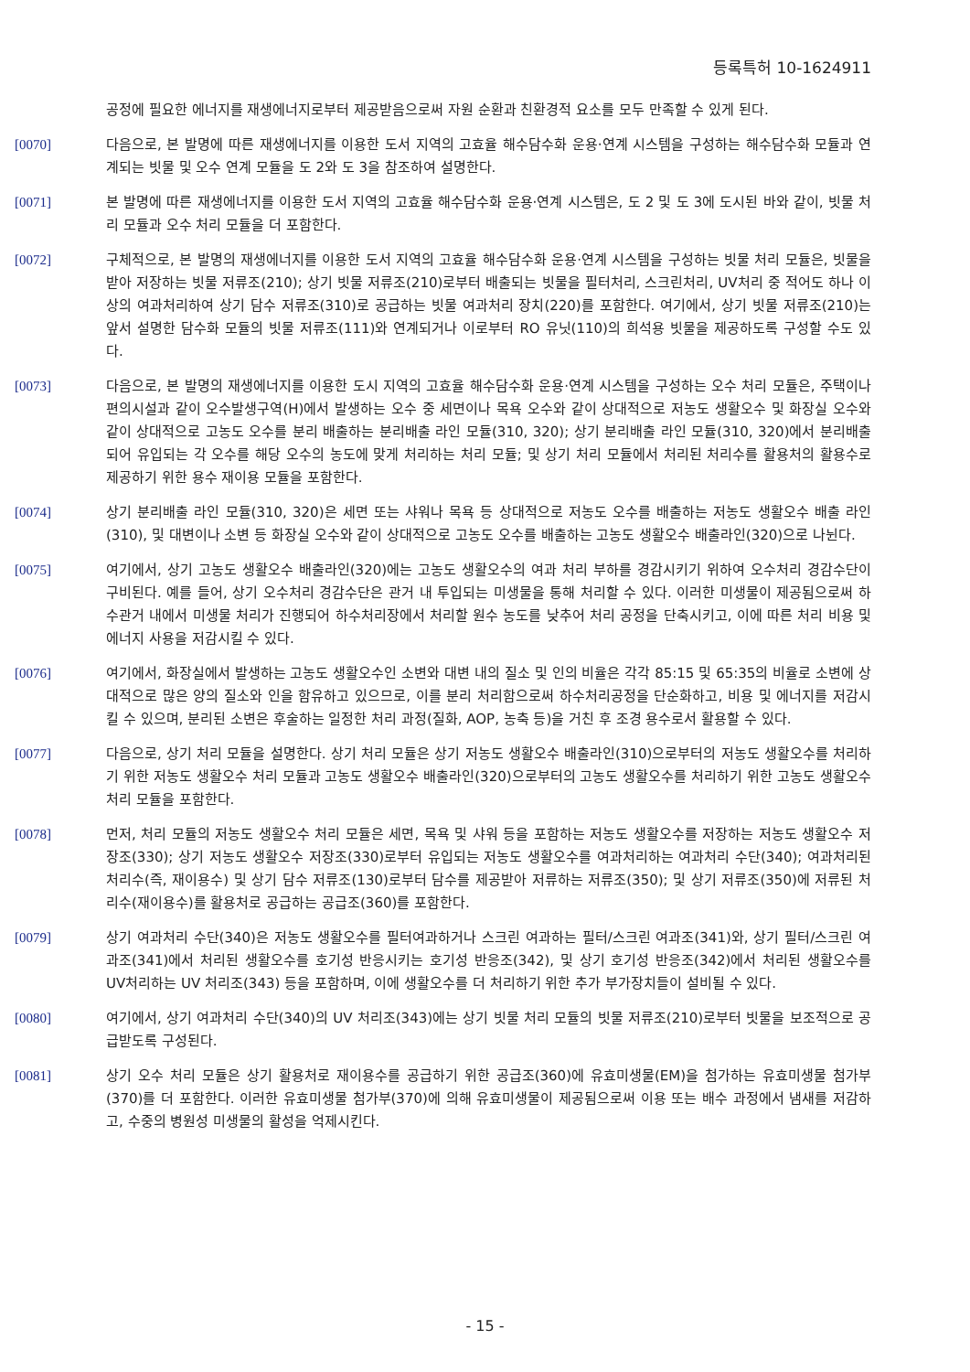등록특허 10-1624911
공정에 필요한 에너지를 재생에너지로부터 제공받음으로써 자원 순환과 친환경적 요소를 모두 만족할 수 있게 된다.
[0070] 다음으로, 본 발명에 따른 재생에너지를 이용한 도서 지역의 고효율 해수담수화 운용·연계 시스템을 구성하는 해수담수화 모듈과 연계되는 빗물 및 오수 연계 모듈을 도 2와 도 3을 참조하여 설명한다.
[0071] 본 발명에 따른 재생에너지를 이용한 도서 지역의 고효율 해수담수화 운용·연계 시스템은, 도 2 및 도 3에 도시된 바와 같이, 빗물 처리 모듈과 오수 처리 모듈을 더 포함한다.
[0072] 구체적으로, 본 발명의 재생에너지를 이용한 도서 지역의 고효율 해수담수화 운용·연계 시스템을 구성하는 빗물 처리 모듈은, 빗물을 받아 저장하는 빗물 저류조(210); 상기 빗물 저류조(210)로부터 배출되는 빗물을 필터처리, 스크린처리, UV처리 중 적어도 하나 이상의 여과처리하여 상기 담수 저류조(310)로 공급하는 빗물 여과처리 장치(220)를 포함한다. 여기에서, 상기 빗물 저류조(210)는 앞서 설명한 담수화 모듈의 빗물 저류조(111)와 연계되거나 이로부터 RO 유닛(110)의 희석용 빗물을 제공하도록 구성할 수도 있다.
[0073] 다음으로, 본 발명의 재생에너지를 이용한 도시 지역의 고효율 해수담수화 운용·연계 시스템을 구성하는 오수 처리 모듈은, 주택이나 편의시설과 같이 오수발생구역(H)에서 발생하는 오수 중 세면이나 목욕 오수와 같이 상대적으로 저농도 생활오수 및 화장실 오수와 같이 상대적으로 고농도 오수를 분리 배출하는 분리배출 라인 모듈(310, 320); 상기 분리배출 라인 모듈(310, 320)에서 분리배출되어 유입되는 각 오수를 해당 오수의 농도에 맞게 처리하는 처리 모듈; 및 상기 처리 모듈에서 처리된 처리수를 활용처의 활용수로 제공하기 위한 용수 재이용 모듈을 포함한다.
[0074] 상기 분리배출 라인 모듈(310, 320)은 세면 또는 샤워나 목욕 등 상대적으로 저농도 오수를 배출하는 저농도 생활오수 배출 라인(310), 및 대변이나 소변 등 화장실 오수와 같이 상대적으로 고농도 오수를 배출하는 고농도 생활오수 배출라인(320)으로 나뉜다.
[0075] 여기에서, 상기 고농도 생활오수 배출라인(320)에는 고농도 생활오수의 여과 처리 부하를 경감시키기 위하여 오수처리 경감수단이 구비된다. 예를 들어, 상기 오수처리 경감수단은 관거 내 투입되는 미생물을 통해 처리할 수 있다. 이러한 미생물이 제공됨으로써 하수관거 내에서 미생물 처리가 진행되어 하수처리장에서 처리할 원수 농도를 낮추어 처리 공정을 단축시키고, 이에 따른 처리 비용 및 에너지 사용을 저감시킬 수 있다.
[0076] 여기에서, 화장실에서 발생하는 고농도 생활오수인 소변와 대변 내의 질소 및 인의 비율은 각각 85:15 및 65:35의 비율로 소변에 상대적으로 많은 양의 질소와 인을 함유하고 있으므로, 이를 분리 처리함으로써 하수처리공정을 단순화하고, 비용 및 에너지를 저감시킬 수 있으며, 분리된 소변은 후술하는 일정한 처리 과정(질화, AOP, 농축 등)을 거친 후 조경 용수로서 활용할 수 있다.
[0077] 다음으로, 상기 처리 모듈을 설명한다. 상기 처리 모듈은 상기 저농도 생활오수 배출라인(310)으로부터의 저농도 생활오수를 처리하기 위한 저농도 생활오수 처리 모듈과 고농도 생활오수 배출라인(320)으로부터의 고농도 생활오수를 처리하기 위한 고농도 생활오수 처리 모듈을 포함한다.
[0078] 먼저, 처리 모듈의 저농도 생활오수 처리 모듈은 세면, 목욕 및 샤워 등을 포함하는 저농도 생활오수를 저장하는 저농도 생활오수 저장조(330); 상기 저농도 생활오수 저장조(330)로부터 유입되는 저농도 생활오수를 여과처리하는 여과처리 수단(340); 여과처리된 처리수(즉, 재이용수) 및 상기 담수 저류조(130)로부터 담수를 제공받아 저류하는 저류조(350); 및 상기 저류조(350)에 저류된 처리수(재이용수)를 활용처로 공급하는 공급조(360)를 포함한다.
[0079] 상기 여과처리 수단(340)은 저농도 생활오수를 필터여과하거나 스크린 여과하는 필터/스크린 여과조(341)와, 상기 필터/스크린 여과조(341)에서 처리된 생활오수를 호기성 반응시키는 호기성 반응조(342), 및 상기 호기성 반응조(342)에서 처리된 생활오수를 UV처리하는 UV 처리조(343) 등을 포함하며, 이에 생활오수를 더 처리하기 위한 추가 부가장치들이 설비될 수 있다.
[0080] 여기에서, 상기 여과처리 수단(340)의 UV 처리조(343)에는 상기 빗물 처리 모듈의 빗물 저류조(210)로부터 빗물을 보조적으로 공급받도록 구성된다.
[0081] 상기 오수 처리 모듈은 상기 활용처로 재이용수를 공급하기 위한 공급조(360)에 유효미생물(EM)을 첨가하는 유효미생물 첨가부(370)를 더 포함한다. 이러한 유효미생물 첨가부(370)에 의해 유효미생물이 제공됨으로써 이용 또는 배수 과정에서 냄새를 저감하고, 수중의 병원성 미생물의 활성을 억제시킨다.
- 15 -